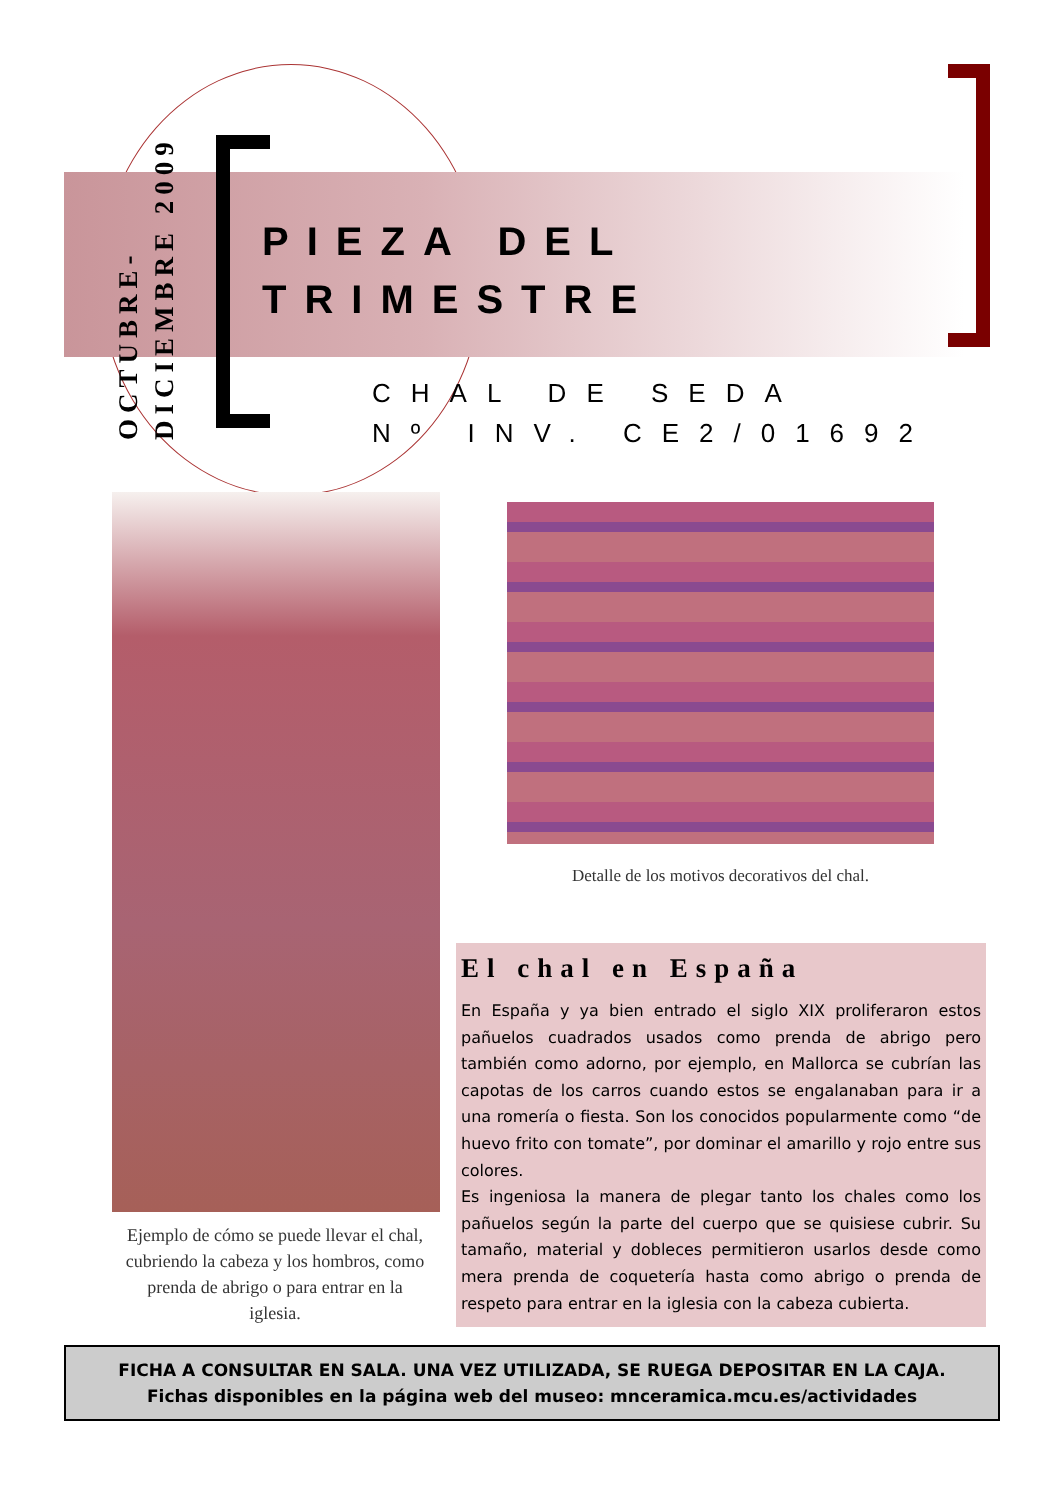OCTUBRE-
DICIEMBRE 2009
PIEZA DEL
TRIMESTRE
CHAL DE SEDA
Nº INV. CE2/01692
Ejemplo de cómo se puede llevar el chal, cubriendo la cabeza y los hombros, como prenda de abrigo o para entrar en la iglesia.
Detalle de los motivos decorativos del chal.
El chal en España
En España y ya bien entrado el siglo XIX proliferaron estos pañuelos cuadrados usados como prenda de abrigo pero también como adorno, por ejemplo, en Mallorca se cubrían las capotas de los carros cuando estos se engalanaban para ir a una romería o fiesta. Son los conocidos popularmente como “de huevo frito con tomate”, por dominar el amarillo y rojo entre sus colores.
Es ingeniosa la manera de plegar tanto los chales como los pañuelos según la parte del cuerpo que se quisiese cubrir. Su tamaño, material y dobleces permitieron usarlos desde como mera prenda de coquetería hasta como abrigo o prenda de respeto para entrar en la iglesia con la cabeza cubierta.
FICHA A CONSULTAR EN SALA. UNA VEZ UTILIZADA, SE RUEGA DEPOSITAR EN LA CAJA.
Fichas disponibles en la página web del museo: mnceramica.mcu.es/actividades